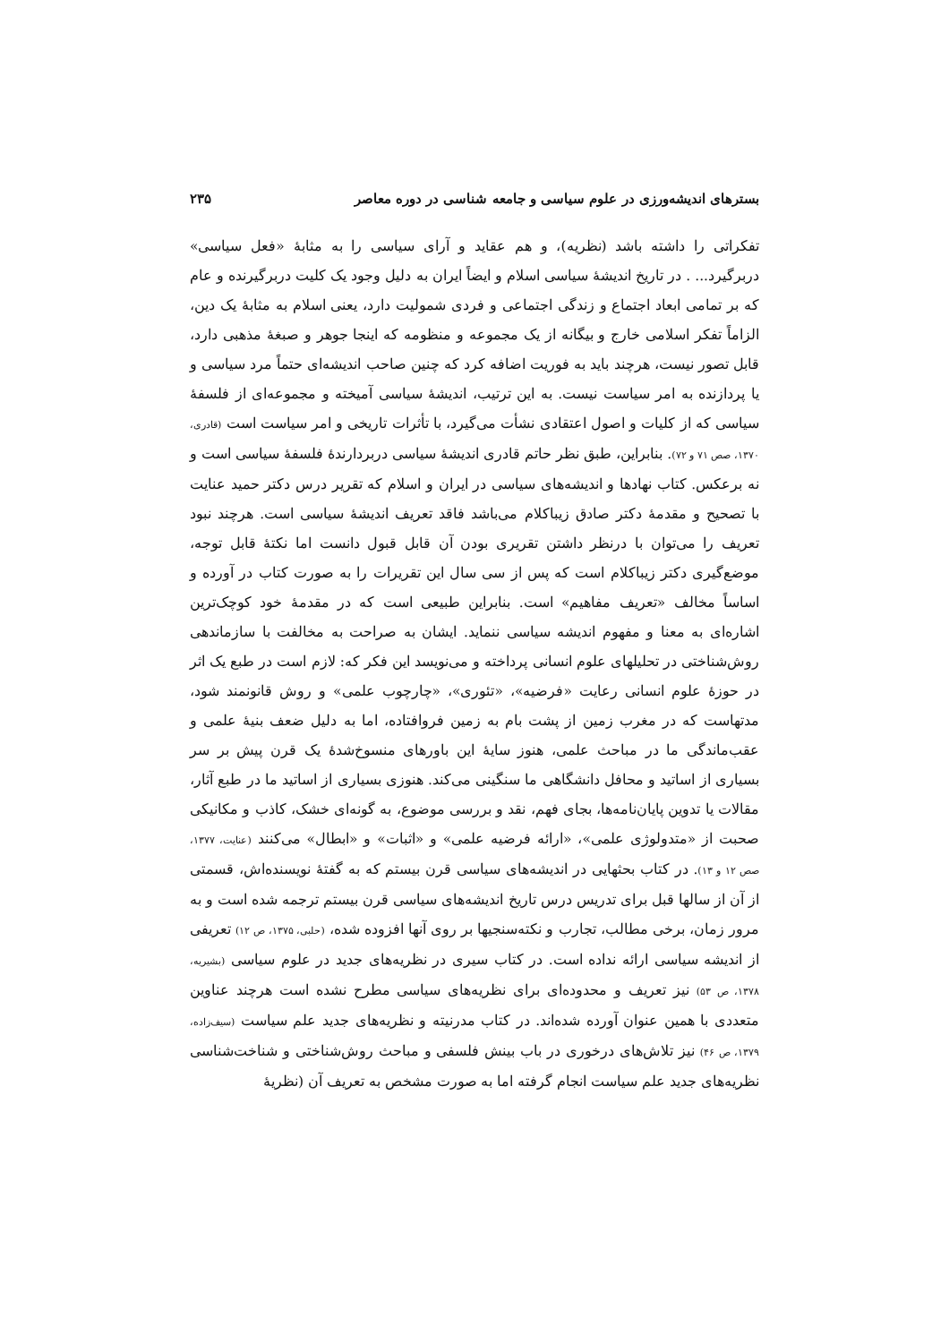بسترهای اندیشه‌ورزی در علوم سیاسی و جامعه شناسی در دوره معاصر ۲۳۵
تفکراتی را داشته باشد (نظریه)، و هم عقاید و آرای سیاسی را به مثابهٔ «فعل سیاسی» دربرگیرد... . در تاریخ اندیشهٔ سیاسی اسلام و ایضاً ایران به دلیل وجود یک کلیت دربرگیرنده و عام که بر تمامی ابعاد اجتماع و زندگی اجتماعی و فردی شمولیت دارد، یعنی اسلام به مثابهٔ یک دین، الزاماً تفکر اسلامی خارج و بیگانه از یک مجموعه و منظومه که اینجا جوهر و صبغهٔ مذهبی دارد، قابل تصور نیست، هرچند باید به فوریت اضافه کرد که چنین صاحب اندیشه‌ای حتماً مرد سیاسی و یا پردازنده به امر سیاست نیست. به این ترتیب، اندیشهٔ سیاسی آمیخته و مجموعه‌ای از فلسفهٔ سیاسی که از کلیات و اصول اعتقادی نشأت می‌گیرد، با تأثرات تاریخی و امر سیاست است (قادری، ۱۳۷۰، صص ۷۱ و ۷۲). بنابراین، طبق نظر حاتم قادری اندیشهٔ سیاسی دربردارندهٔ فلسفهٔ سیاسی است و نه برعکس. کتاب نهادها و اندیشه‌های سیاسی در ایران و اسلام که تقریر درس دکتر حمید عنایت با تصحیح و مقدمهٔ دکتر صادق زیباکلام می‌باشد فاقد تعریف اندیشهٔ سیاسی است. هرچند نبود تعریف را می‌توان با درنظر داشتن تقریری بودن آن قابل قبول دانست اما نکتهٔ قابل توجه، موضع‌گیری دکتر زیباکلام است که پس از سی سال این تقریرات را به صورت کتاب در آورده و اساساً مخالف «تعریف مفاهیم» است. بنابراین طبیعی است که در مقدمهٔ خود کوچک‌ترین اشاره‌ای به معنا و مفهوم اندیشه سیاسی ننماید. ایشان به صراحت به مخالفت با سازماندهی روش‌شناختی در تحلیلهای علوم انسانی پرداخته و می‌نویسد این فکر که: لازم است در طبع یک اثر در حوزهٔ علوم انسانی رعایت «فرضیه»، «تئوری»، «چارچوب علمی» و روش قانونمند شود، مدتهاست که در مغرب زمین از پشت بام به زمین فروافتاده، اما به دلیل ضعف بنیهٔ علمی و عقب‌ماندگی ما در مباحث علمی، هنوز سایهٔ این باورهای منسوخ‌شدهٔ یک قرن پیش بر سر بسیاری از اساتید و محافل دانشگاهی ما سنگینی می‌کند. هنوزی بسیاری از اساتید ما در طبع آثار، مقالات یا تدوین پایان‌نامه‌ها، بجای فهم، نقد و بررسی موضوع، به گونه‌ای خشک، کاذب و مکانیکی صحبت از «متدولوژی علمی»، «ارائه فرضیه علمی» و «اثبات» و «ابطال» می‌کنند (عنایت، ۱۳۷۷، صص ۱۲ و ۱۳). در کتاب بحثهایی در اندیشه‌های سیاسی قرن بیستم که به گفتهٔ نویسنده‌اش، قسمتی از آن از سالها قبل برای تدریس درس تاریخ اندیشه‌های سیاسی قرن بیستم ترجمه شده است و به مرور زمان، برخی مطالب، تجارب و نکته‌سنجیها بر روی آنها افزوده شده، (حلبی، ۱۳۷۵، ص ۱۲) تعریفی از اندیشه سیاسی ارائه نداده است. در کتاب سیری در نظریه‌های جدید در علوم سیاسی (بشیریه، ۱۳۷۸، ص ۵۳) نیز تعریف و محدوده‌ای برای نظریه‌های سیاسی مطرح نشده است هرچند عناوین متعددی با همین عنوان آورده شده‌اند. در کتاب مدرنیته و نظریه‌های جدید علم سیاست (سیف‌زاده، ۱۳۷۹، ص ۴۶) نیز تلاش‌های درخوری در باب بینش فلسفی و مباحث روش‌شناختی و شناخت‌شناسی نظریه‌های جدید علم سیاست انجام گرفته اما به صورت مشخص به تعریف آن (نظریهٔ